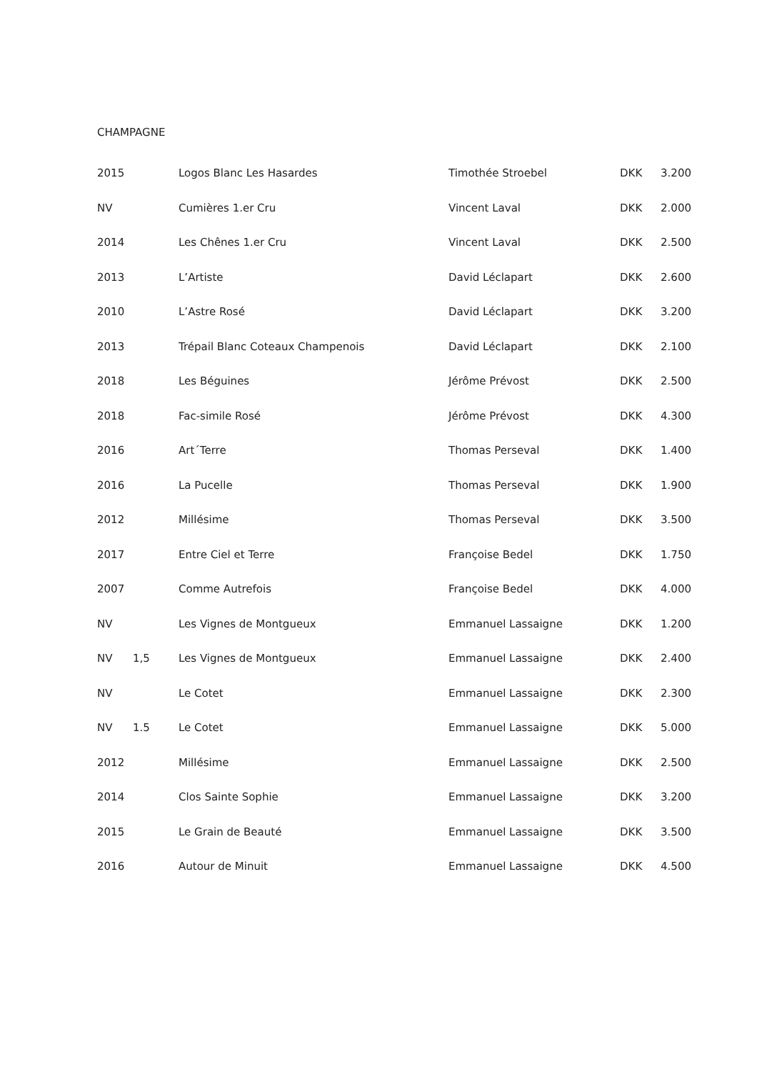CHAMPAGNE
| 2015 | | Logos Blanc Les Hasardes | Timothée Stroebel | DKK | 3.200 |
| NV | | Cumières 1.er Cru | Vincent Laval | DKK | 2.000 |
| 2014 | | Les Chênes 1.er Cru | Vincent Laval | DKK | 2.500 |
| 2013 | | L’Artiste | David Léclapart | DKK | 2.600 |
| 2010 | | L’Astre Rosé | David Léclapart | DKK | 3.200 |
| 2013 | | Trépail Blanc Coteaux Champenois | David Léclapart | DKK | 2.100 |
| 2018 | | Les Béguines | Jérôme Prévost | DKK | 2.500 |
| 2018 | | Fac-simile Rosé | Jérôme Prévost | DKK | 4.300 |
| 2016 | | Art´Terre | Thomas Perseval | DKK | 1.400 |
| 2016 | | La Pucelle | Thomas Perseval | DKK | 1.900 |
| 2012 | | Millésime | Thomas Perseval | DKK | 3.500 |
| 2017 | | Entre Ciel et Terre | Françoise Bedel | DKK | 1.750 |
| 2007 | | Comme Autrefois | Françoise Bedel | DKK | 4.000 |
| NV | | Les Vignes de Montgueux | Emmanuel Lassaigne | DKK | 1.200 |
| NV | 1,5 | Les Vignes de Montgueux | Emmanuel Lassaigne | DKK | 2.400 |
| NV | | Le Cotet | Emmanuel Lassaigne | DKK | 2.300 |
| NV | 1.5 | Le Cotet | Emmanuel Lassaigne | DKK | 5.000 |
| 2012 | | Millésime | Emmanuel Lassaigne | DKK | 2.500 |
| 2014 | | Clos Sainte Sophie | Emmanuel Lassaigne | DKK | 3.200 |
| 2015 | | Le Grain de Beauté | Emmanuel Lassaigne | DKK | 3.500 |
| 2016 | | Autour de Minuit | Emmanuel Lassaigne | DKK | 4.500 |